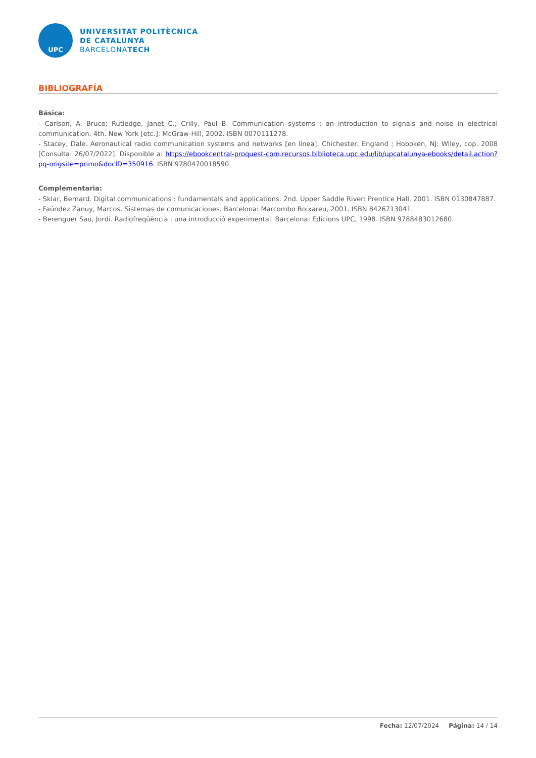UPC
UNIVERSITAT POLITÈCNICA
DE CATALUNYA
BARCELONATECH
BIBLIOGRAFÍA
Básica:
- Carlson, A. Bruce; Rutledge, Janet C.; Crilly, Paul B. Communication systems : an introduction to signals and noise in electrical communication. 4th. New York [etc.]: McGraw-Hill, 2002. ISBN 0070111278.
- Stacey, Dale. Aeronautical radio communication systems and networks [en línea]. Chichester, England ; Hoboken, NJ: Wiley, cop. 2008 [Consulta: 26/07/2022]. Disponible a: https://ebookcentral-proquest-com.recursos.biblioteca.upc.edu/lib/upcatalunya-ebooks/detail.action?pq-origsite=primo&docID=350916. ISBN 9780470018590.
Complementaria:
- Sklar, Bernard. Digital communications : fundamentals and applications. 2nd. Upper Saddle River: Prentice Hall, 2001. ISBN 0130847887.
- Faúndez Zanuy, Marcos. Sistemas de comunicaciones. Barcelona: Marcombo Boixareu, 2001. ISBN 8426713041.
- Berenguer Sau, Jordi. Radiofreqüència : una introducció experimental. Barcelona: Edicions UPC, 1998. ISBN 9788483012680.
Fecha: 12/07/2024 Página: 14 / 14